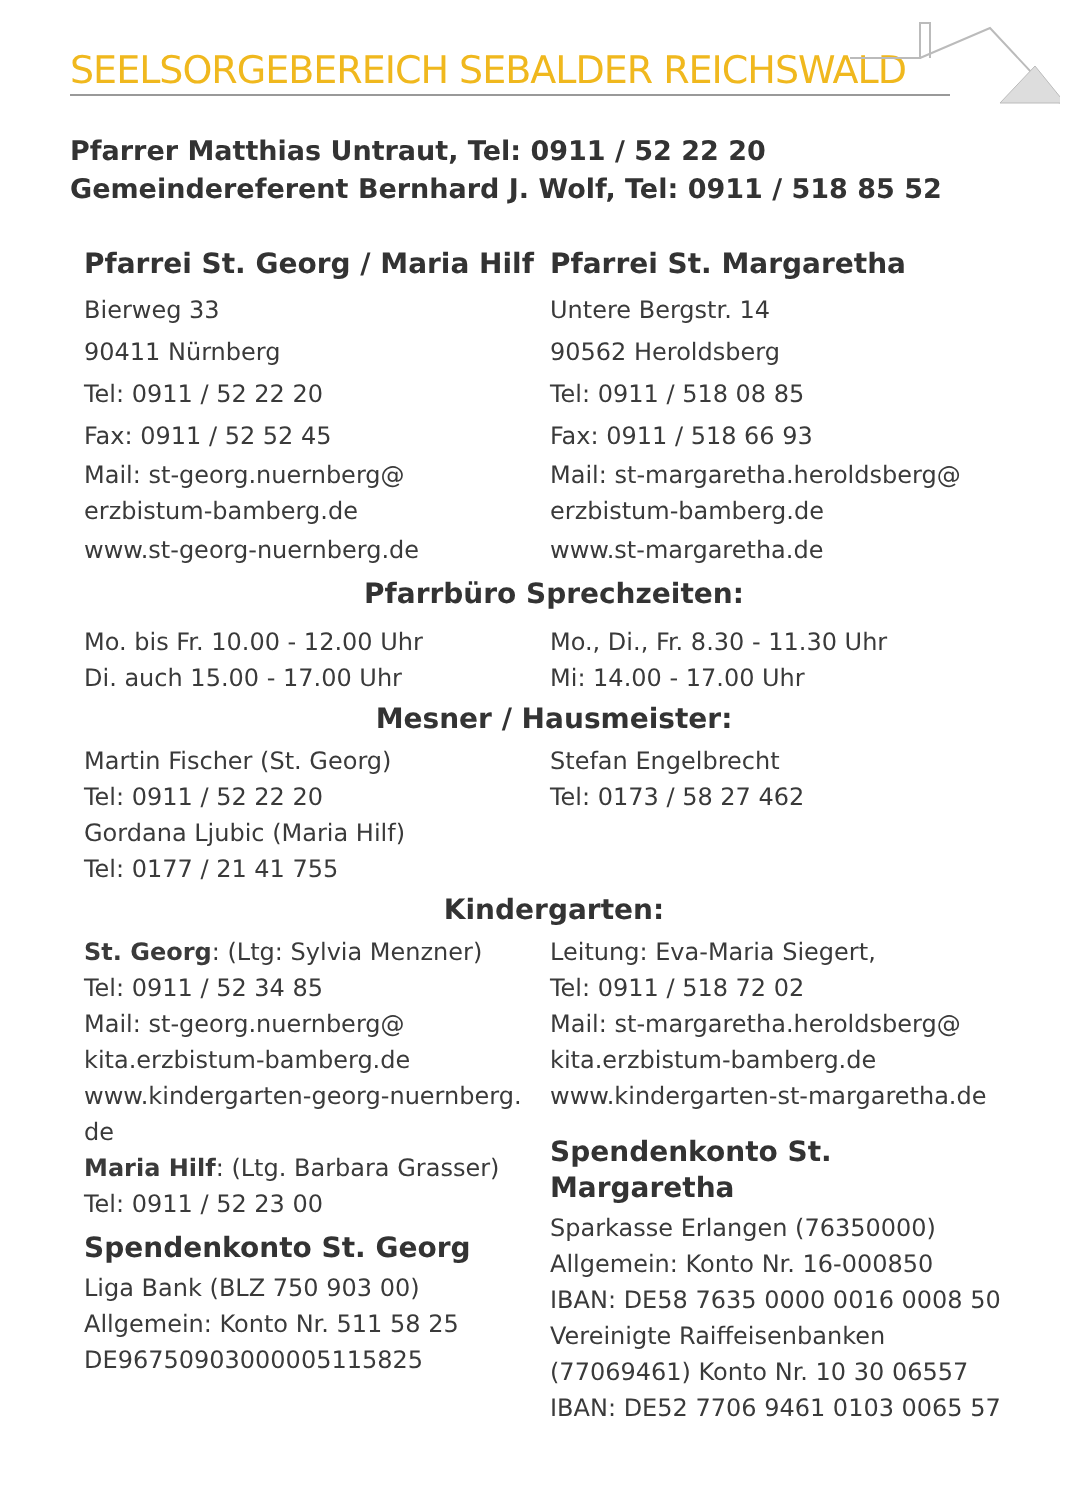SEELSORGEBEREICH SEBALDER REICHSWALD
Pfarrer Matthias Untraut, Tel: 0911 / 52 22 20
Gemeindereferent Bernhard J. Wolf, Tel: 0911 / 518 85 52
Pfarrei St. Georg / Maria Hilf
Bierweg 33
90411 Nürnberg
Tel: 0911 / 52 22 20
Fax: 0911 / 52 52 45
Mail: st-georg.nuernberg@
erzbistum-bamberg.de
www.st-georg-nuernberg.de
Pfarrei St. Margaretha
Untere Bergstr. 14
90562 Heroldsberg
Tel: 0911 / 518 08 85
Fax: 0911 / 518 66 93
Mail: st-margaretha.heroldsberg@
erzbistum-bamberg.de
www.st-margaretha.de
Pfarrbüro Sprechzeiten:
Mo. bis Fr. 10.00 - 12.00 Uhr
Di. auch 15.00 - 17.00 Uhr
Mo., Di., Fr. 8.30 - 11.30 Uhr
Mi: 14.00 - 17.00 Uhr
Mesner / Hausmeister:
Martin Fischer (St. Georg)
Tel: 0911 / 52 22 20
Gordana Ljubic (Maria Hilf)
Tel: 0177 / 21 41 755
Stefan Engelbrecht
Tel: 0173 / 58 27 462
Kindergarten:
St. Georg: (Ltg: Sylvia Menzner)
Tel: 0911 / 52 34 85
Mail: st-georg.nuernberg@
kita.erzbistum-bamberg.de
www.kindergarten-georg-nuernberg.
de
Maria Hilf: (Ltg. Barbara Grasser)
Tel: 0911 / 52 23 00
Spendenkonto St. Georg
Liga Bank (BLZ 750 903 00)
Allgemein: Konto Nr. 511 58 25
DE96750903000005115825
Leitung: Eva-Maria Siegert,
Tel: 0911 / 518 72 02
Mail: st-margaretha.heroldsberg@
kita.erzbistum-bamberg.de
www.kindergarten-st-margaretha.de
Spendenkonto St. Margaretha
Sparkasse Erlangen (76350000)
Allgemein: Konto Nr. 16-000850
IBAN: DE58 7635 0000 0016 0008 50
Vereinigte Raiffeisenbanken
(77069461) Konto Nr. 10 30 06557
IBAN: DE52 7706 9461 0103 0065 57